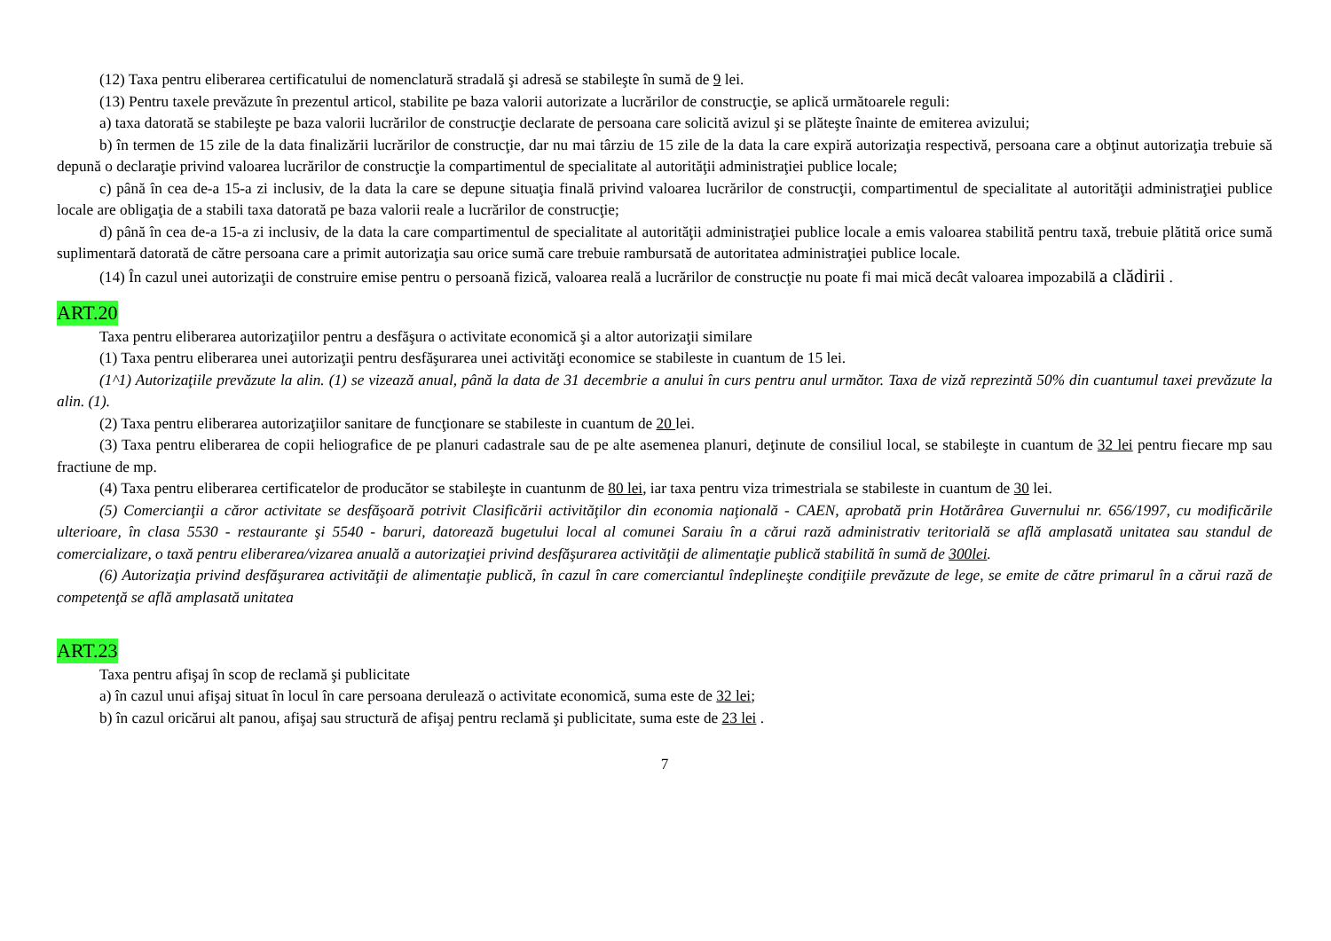(12) Taxa pentru eliberarea certificatului de nomenclatură stradală şi adresă se stabileşte în sumă de 9 lei.
(13) Pentru taxele prevăzute în prezentul articol, stabilite pe baza valorii autorizate a lucrărilor de construcţie, se aplică următoarele reguli:
a) taxa datorată se stabileşte pe baza valorii lucrărilor de construcţie declarate de persoana care solicită avizul şi se plăteşte înainte de emiterea avizului;
b) în termen de 15 zile de la data finalizării lucrărilor de construcţie, dar nu mai târziu de 15 zile de la data la care expiră autorizaţia respectivă, persoana care a obţinut autorizaţia trebuie să depună o declaraţie privind valoarea lucrărilor de construcţie la compartimentul de specialitate al autorităţii administraţiei publice locale;
c) până în cea de-a 15-a zi inclusiv, de la data la care se depune situaţia finală privind valoarea lucrărilor de construcţii, compartimentul de specialitate al autorităţii administraţiei publice locale are obligaţia de a stabili taxa datorată pe baza valorii reale a lucrărilor de construcţie;
d) până în cea de-a 15-a zi inclusiv, de la data la care compartimentul de specialitate al autorităţii administraţiei publice locale a emis valoarea stabilită pentru taxă, trebuie plătită orice sumă suplimentară datorată de către persoana care a primit autorizaţia sau orice sumă care trebuie rambursată de autoritatea administraţiei publice locale.
(14) În cazul unei autorizaţii de construire emise pentru o persoană fizică, valoarea reală a lucrărilor de construcţie nu poate fi mai mică decât valoarea impozabilă a clădirii .
ART.20
Taxa pentru eliberarea autorizaţiilor pentru a desfăşura o activitate economică şi a altor autorizaţii similare
(1) Taxa pentru eliberarea unei autorizaţii pentru desfăşurarea unei activităţi economice se stabileste in cuantum de 15 lei.
(1^1) Autorizaţiile prevăzute la alin. (1) se vizează anual, până la data de 31 decembrie a anului în curs pentru anul următor. Taxa de viză reprezintă 50% din cuantumul taxei prevăzute la alin. (1).
(2) Taxa pentru eliberarea autorizaţiilor sanitare de funcţionare se stabileste in cuantum de 20 lei.
(3) Taxa pentru eliberarea de copii heliografice de pe planuri cadastrale sau de pe alte asemenea planuri, deţinute de consiliul local, se stabileşte in cuantum de 32 lei pentru fiecare mp sau fractiune de mp.
(4) Taxa pentru eliberarea certificatelor de producător se stabileşte in cuantunm de 80 lei, iar taxa pentru viza trimestriala se stabileste in cuantum de 30 lei.
(5) Comercianţii a căror activitate se desfăşoară potrivit Clasificării activităţilor din economia naţională - CAEN, aprobată prin Hotărârea Guvernului nr. 656/1997, cu modificările ulterioare, în clasa 5530 - restaurante şi 5540 - baruri, datorează bugetului local al comunei Saraiu în a cărui rază administrativ teritorială se află amplasată unitatea sau standul de comercializare, o taxă pentru eliberarea/vizarea anuală a autorizaţiei privind desfăşurarea activităţii de alimentaţie publică stabilită în sumă de 300lei.
(6) Autorizaţia privind desfăşurarea activităţii de alimentaţie publică, în cazul în care comerciantul îndeplineşte condiţiile prevăzute de lege, se emite de către primarul în a cărui rază de competenţă se află amplasată unitatea
ART.23
Taxa pentru afişaj în scop de reclamă şi publicitate
a) în cazul unui afişaj situat în locul în care persoana derulează o activitate economică, suma este de 32 lei;
b) în cazul oricărui alt panou, afişaj sau structură de afişaj pentru reclamă şi publicitate, suma este de 23 lei .
7